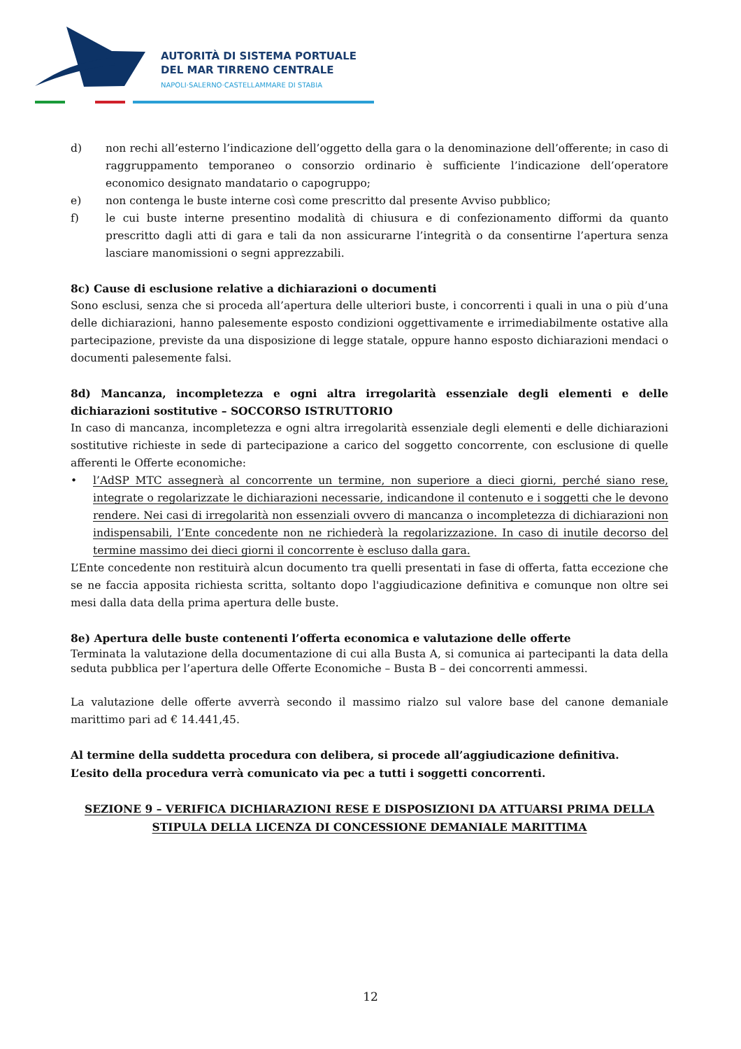AUTORITÀ DI SISTEMA PORTUALE
DEL MAR TIRRENO CENTRALE
NAPOLI·SALERNO·CASTELLAMMARE DI STABIA
d) non rechi all’esterno l’indicazione dell’oggetto della gara o la denominazione dell’offerente; in caso di raggruppamento temporaneo o consorzio ordinario è sufficiente l’indicazione dell’operatore economico designato mandatario o capogruppo;
e) non contenga le buste interne così come prescritto dal presente Avviso pubblico;
f) le cui buste interne presentino modalità di chiusura e di confezionamento difformi da quanto prescritto dagli atti di gara e tali da non assicurarne l’integrità o da consentirne l’apertura senza lasciare manomissioni o segni apprezzabili.
8c) Cause di esclusione relative a dichiarazioni o documenti
Sono esclusi, senza che si proceda all’apertura delle ulteriori buste, i concorrenti i quali in una o più d’una delle dichiarazioni, hanno palesemente esposto condizioni oggettivamente e irrimediabilmente ostative alla partecipazione, previste da una disposizione di legge statale, oppure hanno esposto dichiarazioni mendaci o documenti palesemente falsi.
8d) Mancanza, incompletezza e ogni altra irregolarità essenziale degli elementi e delle dichiarazioni sostitutive – SOCCORSO ISTRUTTORIO
In caso di mancanza, incompletezza e ogni altra irregolarità essenziale degli elementi e delle dichiarazioni sostitutive richieste in sede di partecipazione a carico del soggetto concorrente, con esclusione di quelle afferenti le Offerte economiche:
• l’AdSP MTC assegnerà al concorrente un termine, non superiore a dieci giorni, perché siano rese, integrate o regolarizzate le dichiarazioni necessarie, indicandone il contenuto e i soggetti che le devono rendere. Nei casi di irregolarità non essenziali ovvero di mancanza o incompletezza di dichiarazioni non indispensabili, l’Ente concedente non ne richiederà la regolarizzazione. In caso di inutile decorso del termine massimo dei dieci giorni il concorrente è escluso dalla gara.
L’Ente concedente non restituirà alcun documento tra quelli presentati in fase di offerta, fatta eccezione che se ne faccia apposita richiesta scritta, soltanto dopo l'aggiudicazione definitiva e comunque non oltre sei mesi dalla data della prima apertura delle buste.
8e) Apertura delle buste contenenti l’offerta economica e valutazione delle offerte
Terminata la valutazione della documentazione di cui alla Busta A, si comunica ai partecipanti la data della seduta pubblica per l’apertura delle Offerte Economiche – Busta B – dei concorrenti ammessi.
La valutazione delle offerte avverrà secondo il massimo rialzo sul valore base del canone demaniale marittimo pari ad € 14.441,45.
Al termine della suddetta procedura con delibera, si procede all’aggiudicazione definitiva.
L’esito della procedura verrà comunicato via pec a tutti i soggetti concorrenti.
SEZIONE 9 – VERIFICA DICHIARAZIONI RESE E DISPOSIZIONI DA ATTUARSI PRIMA DELLA STIPULA DELLA LICENZA DI CONCESSIONE DEMANIALE MARITTIMA
12